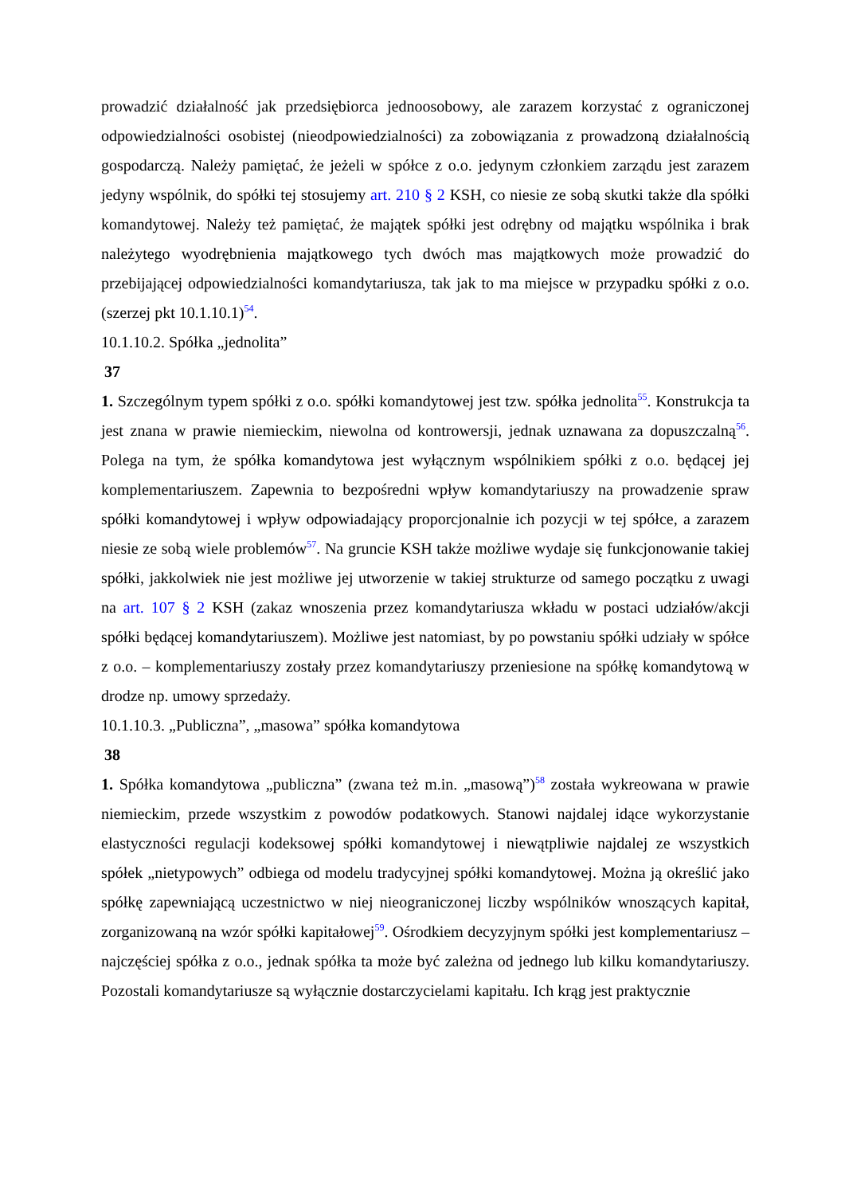prowadzić działalność jak przedsiębiorca jednoosobowy, ale zarazem korzystać z ograniczonej odpowiedzialności osobistej (nieodpowiedzialności) za zobowiązania z prowadzoną działalnością gospodarczą. Należy pamiętać, że jeżeli w spółce z o.o. jedynym członkiem zarządu jest zarazem jedyny wspólnik, do spółki tej stosujemy art. 210 § 2 KSH, co niesie ze sobą skutki także dla spółki komandytowej. Należy też pamiętać, że majątek spółki jest odrębny od majątku wspólnika i brak należytego wyodrębnienia majątkowego tych dwóch mas majątkowych może prowadzić do przebijającej odpowiedzialności komandytariusza, tak jak to ma miejsce w przypadku spółki z o.o. (szerzej pkt 10.1.10.1)<sup>54</sup>.
10.1.10.2. Spółka „jednolita”
37
1. Szczególnym typem spółki z o.o. spółki komandytowej jest tzw. spółka jednolita<sup>55</sup>. Konstrukcja ta jest znana w prawie niemieckim, niewolna od kontrowersji, jednak uznawana za dopuszczalną<sup>56</sup>. Polega na tym, że spółka komandytowa jest wyłącznym wspólnikiem spółki z o.o. będącej jej komplementariuszem. Zapewnia to bezpośredni wpływ komandytariuszy na prowadzenie spraw spółki komandytowej i wpływ odpowiadający proporcjonalnie ich pozycji w tej spółce, a zarazem niesie ze sobą wiele problemów<sup>57</sup>. Na gruncie KSH także możliwe wydaje się funkcjonowanie takiej spółki, jakkolwiek nie jest możliwe jej utworzenie w takiej strukturze od samego początku z uwagi na art. 107 § 2 KSH (zakaz wnoszenia przez komandytariusza wkładu w postaci udziałów/akcji spółki będącej komandytariuszem). Możliwe jest natomiast, by po powstaniu spółki udziały w spółce z o.o. – komplementariuszy zostały przez komandytariuszy przeniesione na spółkę komandytową w drodze np. umowy sprzedaży.
10.1.10.3. „Publiczna”, „masowa” spółka komandytowa
38
1. Spółka komandytowa „publiczna” (zwana też m.in. „masową”)<sup>58</sup> została wykreowana w prawie niemieckim, przede wszystkim z powodów podatkowych. Stanowi najdalej idące wykorzystanie elastyczności regulacji kodeksowej spółki komandytowej i niewątpliwie najdalej ze wszystkich spółek „nietypowych” odbiega od modelu tradycyjnej spółki komandytowej. Można ją określić jako spółkę zapewniającą uczestnictwo w niej nieograniczonej liczby wspólników wnoszących kapitał, zorganizowaną na wzór spółki kapitałowej<sup>59</sup>. Ośrodkiem decyzyjnym spółki jest komplementariusz – najczęściej spółka z o.o., jednak spółka ta może być zależna od jednego lub kilku komandytariuszy. Pozostali komandytariusze są wyłącznie dostarczycielami kapitału. Ich krąg jest praktycznie